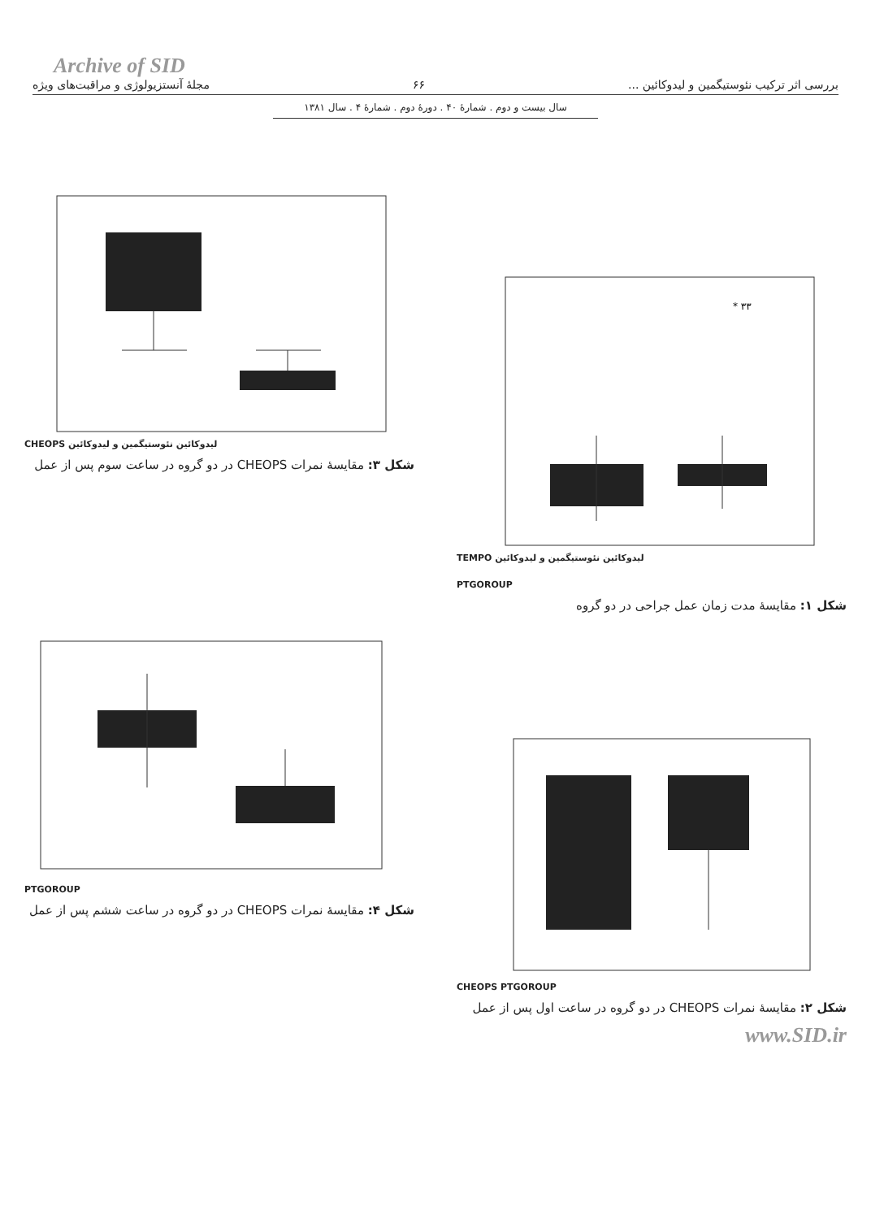Archive of SID
مجلهٔ آنستزیولوژی و مراقبت‌های ویژه ۶۶ بررسی اثر ترکیب نئوستیگمین و لیدوکائین ...
سال بیست و دوم . شمارهٔ ۴۰ . دورهٔ دوم . شمارهٔ ۴ . سال ۱۳۸۱
CHEOPS لیدوکائین نئوستیگمین و لیدوکائین
شکل ۳: مقایسهٔ نمرات CHEOPS در دو گروه در ساعت سوم پس از عمل
* ۳۳
TEMPO لیدوکائین نئوستیگمین و لیدوکائین
PTGOROUP
شکل ۱: مقایسهٔ مدت زمان عمل جراحی در دو گروه
PTGOROUP
شکل ۴: مقایسهٔ نمرات CHEOPS در دو گروه در ساعت ششم پس از عمل
CHEOPS PTGOROUP
شکل ۲: مقایسهٔ نمرات CHEOPS در دو گروه در ساعت اول پس از عمل
www.SID.ir